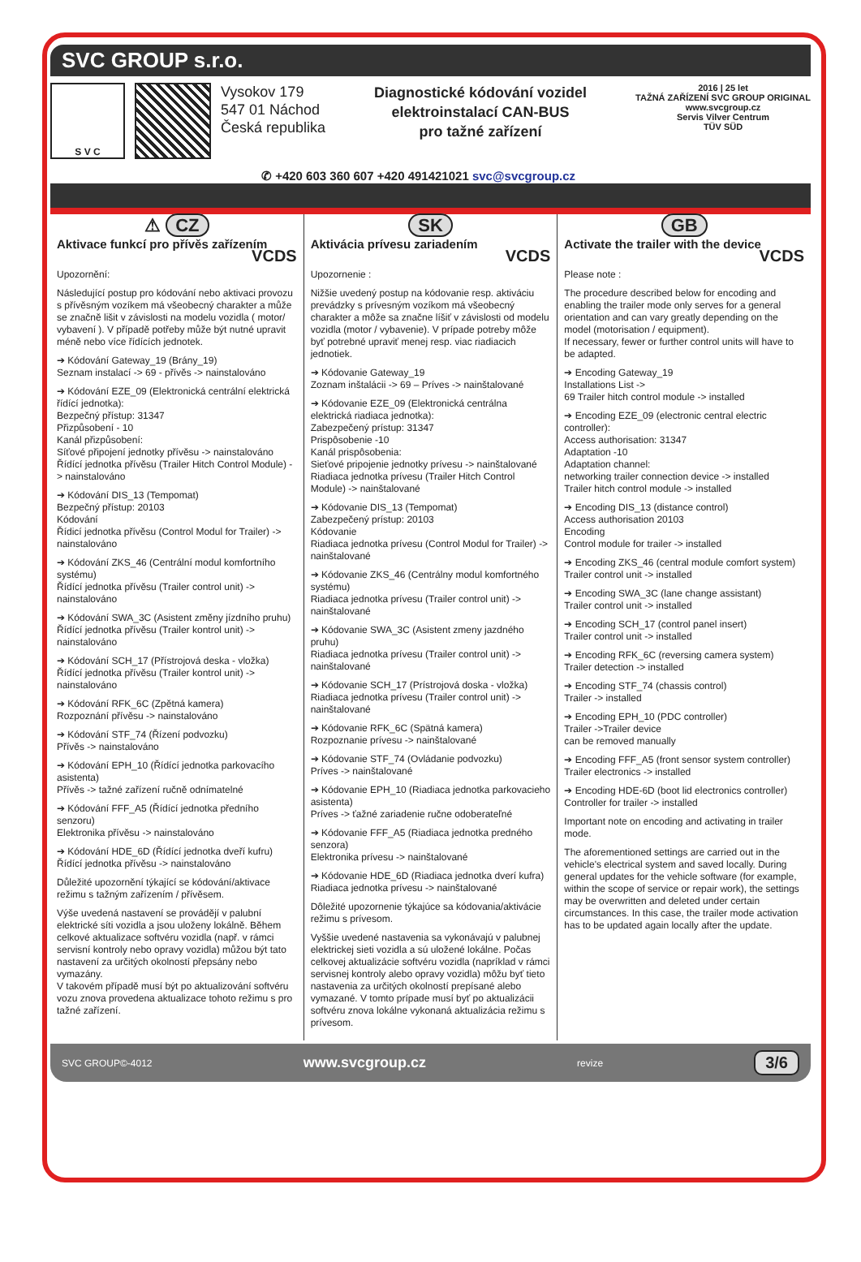SVC GROUP s.r.o.
S V C
Vysokov 179
547 01 Náchod
Česká republika
Diagnostické kódování vozidel
elektroinstalací CAN-BUS
pro tažné zařízení
2016 | 25 let
TAŽNÁ ZAŘÍZENÍ SVC GROUP ORIGINAL
www.svcgroup.cz
Servis Vilver Centrum
TÜV SÜD
✆ +420 603 360 607 +420 491421021 svc@svcgroup.cz
⚠ CZ
Aktivace funkcí pro přívěs zařízením
VCDS
Upozornění:
Následující postup pro kódování nebo aktivaci provozu s přívěsným vozíkem má všeobecný charakter a může se značně lišit v závislosti na modelu vozidla ( motor/ vybavení ). V případě potřeby může být nutné upravit méně nebo více řídících jednotek.
➔ Kódování Gateway_19 (Brány_19)
Seznam instalací -> 69 - přívěs -> nainstalováno
➔ Kódování EZE_09 (Elektronická centrální elektrická řídící jednotka):
Bezpečný přístup: 31347
Přizpůsobení - 10
Kanál přizpůsobení:
Síťové připojení jednotky přívěsu -> nainstalováno
Řídící jednotka přívěsu (Trailer Hitch Control Module) -> nainstalováno
➔ Kódování DIS_13 (Tempomat)
Bezpečný přístup: 20103
Kódování
Řídicí jednotka přívěsu (Control Modul for Trailer) -> nainstalováno
➔ Kódování ZKS_46 (Centrální modul komfortního systému)
Řídící jednotka přívěsu (Trailer control unit) -> nainstalováno
➔ Kódování SWA_3C (Asistent změny jízdního pruhu)
Řídící jednotka přívěsu (Trailer kontrol unit) -> nainstalováno
➔ Kódování SCH_17 (Přístrojová deska - vložka)
Řídící jednotka přívěsu (Trailer kontrol unit) -> nainstalováno
➔ Kódování RFK_6C (Zpětná kamera)
Rozpoznání přívěsu -> nainstalováno
➔ Kódování STF_74 (Řízení podvozku)
Přívěs -> nainstalováno
➔ Kódování EPH_10 (Řídící jednotka parkovacího asistenta)
Přívěs -> tažné zařízení ručně odnímatelné
➔ Kódování FFF_A5 (Řídící jednotka předního senzoru)
Elektronika přívěsu -> nainstalováno
➔ Kódování HDE_6D (Řídící jednotka dveří kufru)
Řídící jednotka přívěsu -> nainstalováno
Důležité upozornění týkající se kódování/aktivace režimu s tažným zařízením / přívěsem.
Výše uvedená nastavení se provádějí v palubní elektrické síti vozidla a jsou uloženy lokálně. Během celkové aktualizace softvéru vozidla (např. v rámci servisní kontroly nebo opravy vozidla) můžou být tato nastavení za určitých okolností přepsány nebo vymazány.
V takovém případě musí být po aktualizování softvéru vozu znova provedena aktualizace tohoto režimu s pro tažné zařízení.
SK
Aktivácia prívesu zariadením
VCDS
Upozornenie :
Nižšie uvedený postup na kódovanie resp. aktiváciu prevádzky s prívesným vozíkom má všeobecný charakter a môže sa značne líšiť v závislosti od modelu vozidla (motor / vybavenie). V prípade potreby môže byť potrebné upraviť menej resp. viac riadiacich jednotiek.
➔ Kódovanie Gateway_19
Zoznam inštalácii -> 69 – Príves -> nainštalované
➔ Kódovanie EZE_09 (Elektronická centrálna elektrická riadiaca jednotka):
Zabezpečený prístup: 31347
Prispôsobenie -10
Kanál prispôsobenia:
Sieťové pripojenie jednotky prívesu -> nainštalované
Riadiaca jednotka prívesu (Trailer Hitch Control Module) -> nainštalované
➔ Kódovanie DIS_13 (Tempomat)
Zabezpečený prístup: 20103
Kódovanie
Riadiaca jednotka prívesu (Control Modul for Trailer) -> nainštalované
➔ Kódovanie ZKS_46 (Centrálny modul komfortného systému)
Riadiaca jednotka prívesu (Trailer control unit) -> nainštalované
➔ Kódovanie SWA_3C (Asistent zmeny jazdného pruhu)
Riadiaca jednotka prívesu (Trailer control unit) -> nainštalované
➔ Kódovanie SCH_17 (Prístrojová doska - vložka)
Riadiaca jednotka prívesu (Trailer control unit) -> nainštalované
➔ Kódovanie RFK_6C (Spätná kamera)
Rozpoznanie prívesu -> nainštalované
➔ Kódovanie STF_74 (Ovládanie podvozku)
Príves -> nainštalované
➔ Kódovanie EPH_10 (Riadiaca jednotka parkovacieho asistenta)
Príves -> ťažné zariadenie ručne odoberateľné
➔ Kódovanie FFF_A5 (Riadiaca jednotka predného senzora)
Elektronika prívesu -> nainštalované
➔ Kódovanie HDE_6D (Riadiaca jednotka dverí kufra)
Riadiaca jednotka prívesu -> nainštalované
Dôležité upozornenie týkajúce sa kódovania/aktivácie režimu s prívesom.
Vyššie uvedené nastavenia sa vykonávajú v palubnej elektrickej sieti vozidla a sú uložené lokálne. Počas celkovej aktualizácie softvéru vozidla (napríklad v rámci servisnej kontroly alebo opravy vozidla) môžu byť tieto nastavenia za určitých okolností prepísané alebo vymazané. V tomto prípade musí byť po aktualizácii softvéru znova lokálne vykonaná aktualizácia režimu s prívesom.
GB
Activate the trailer with the device
VCDS
Please note :
The procedure described below for encoding and enabling the trailer mode only serves for a general orientation and can vary greatly depending on the model (motorisation / equipment).
If necessary, fewer or further control units will have to be adapted.
➔ Encoding Gateway_19
Installations List ->
69 Trailer hitch control module -> installed
➔ Encoding EZE_09 (electronic central electric controller):
Access authorisation: 31347
Adaptation -10
Adaptation channel:
networking trailer connection device -> installed
Trailer hitch control module -> installed
➔ Encoding DIS_13 (distance control)
Access authorisation 20103
Encoding
Control module for trailer -> installed
➔ Encoding ZKS_46 (central module comfort system)
Trailer control unit -> installed
➔ Encoding SWA_3C (lane change assistant)
Trailer control unit -> installed
➔ Encoding SCH_17 (control panel insert)
Trailer control unit -> installed
➔ Encoding RFK_6C (reversing camera system)
Trailer detection -> installed
➔ Encoding STF_74 (chassis control)
Trailer -> installed
➔ Encoding EPH_10 (PDC controller)
Trailer ->Trailer device
can be removed manually
➔ Encoding FFF_A5 (front sensor system controller)
Trailer electronics -> installed
➔ Encoding HDE-6D (boot lid electronics controller)
Controller for trailer -> installed
Important note on encoding and activating in trailer mode.
The aforementioned settings are carried out in the vehicle's electrical system and saved locally. During general updates for the vehicle software (for example, within the scope of service or repair work), the settings may be overwritten and deleted under certain circumstances. In this case, the trailer mode activation has to be updated again locally after the update.
SVC GROUP©-4012 www.svcgroup.cz revize 3/6